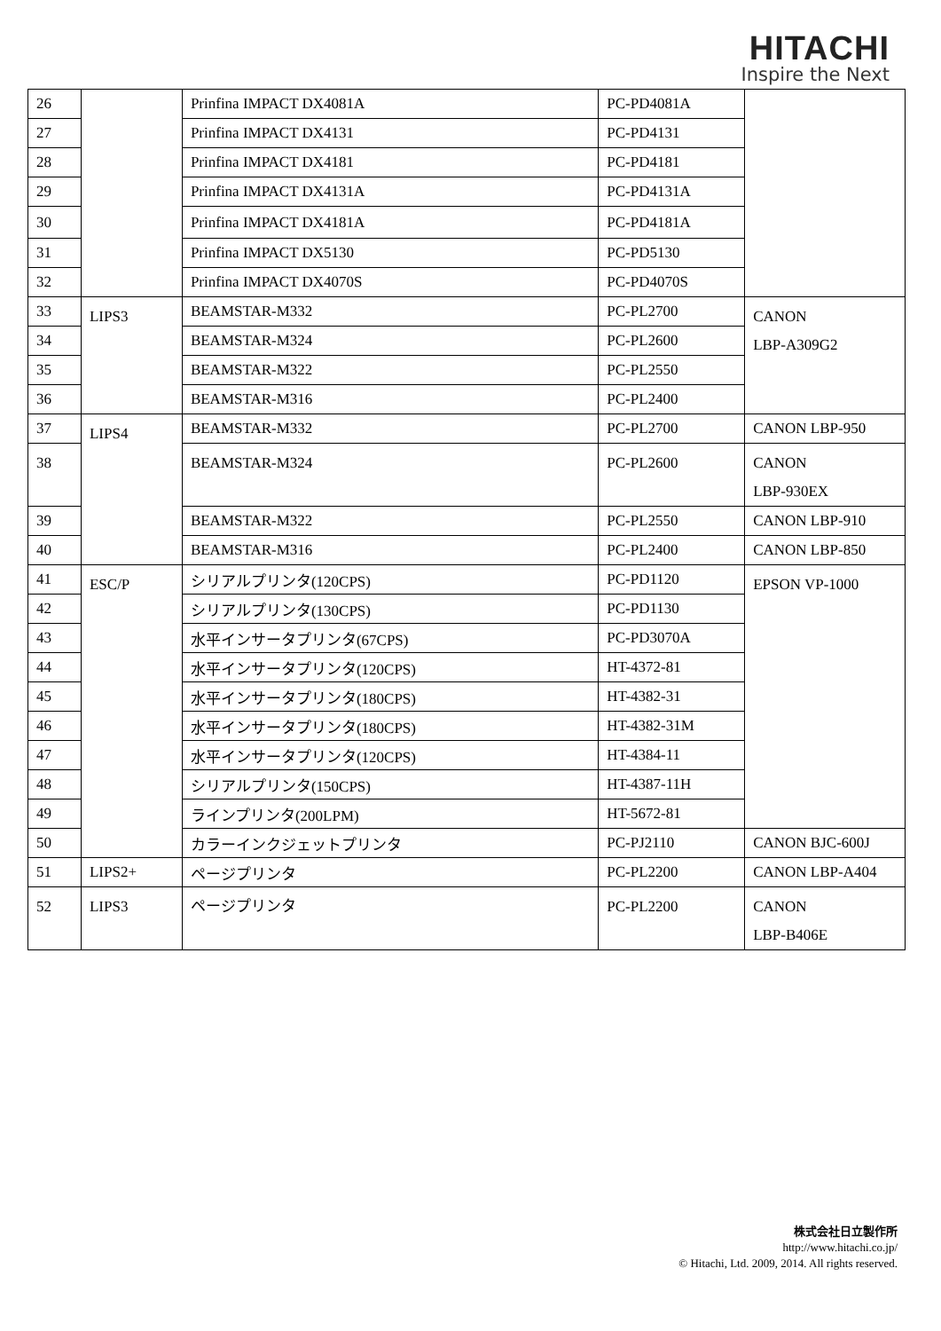HITACHI
Inspire the Next
| 26 | | Prinfina IMPACT DX4081A | PC-PD4081A | |
| 27 | | Prinfina IMPACT DX4131 | PC-PD4131 | |
| 28 | | Prinfina IMPACT DX4181 | PC-PD4181 | |
| 29 | | Prinfina IMPACT DX4131A | PC-PD4131A | |
| 30 | | Prinfina IMPACT DX4181A | PC-PD4181A | |
| 31 | | Prinfina IMPACT DX5130 | PC-PD5130 | |
| 32 | | Prinfina IMPACT DX4070S | PC-PD4070S | |
| 33 | LIPS3 | BEAMSTAR-M332 | PC-PL2700 | CANON LBP-A309G2 |
| 34 | | BEAMSTAR-M324 | PC-PL2600 | |
| 35 | | BEAMSTAR-M322 | PC-PL2550 | |
| 36 | | BEAMSTAR-M316 | PC-PL2400 | |
| 37 | LIPS4 | BEAMSTAR-M332 | PC-PL2700 | CANON LBP-950 |
| 38 | | BEAMSTAR-M324 | PC-PL2600 | CANON LBP-930EX |
| 39 | | BEAMSTAR-M322 | PC-PL2550 | CANON LBP-910 |
| 40 | | BEAMSTAR-M316 | PC-PL2400 | CANON LBP-850 |
| 41 | ESC/P | シリアルプリンタ(120CPS) | PC-PD1120 | EPSON VP-1000 |
| 42 | | シリアルプリンタ(130CPS) | PC-PD1130 | |
| 43 | | 水平インサータプリンタ(67CPS) | PC-PD3070A | |
| 44 | | 水平インサータプリンタ(120CPS) | HT-4372-81 | |
| 45 | | 水平インサータプリンタ(180CPS) | HT-4382-31 | |
| 46 | | 水平インサータプリンタ(180CPS) | HT-4382-31M | |
| 47 | | 水平インサータプリンタ(120CPS) | HT-4384-11 | |
| 48 | | シリアルプリンタ(150CPS) | HT-4387-11H | |
| 49 | | ラインプリンタ(200LPM) | HT-5672-81 | |
| 50 | | カラーインクジェットプリンタ | PC-PJ2110 | CANON BJC-600J |
| 51 | LIPS2+ | ページプリンタ | PC-PL2200 | CANON LBP-A404 |
| 52 | LIPS3 | ページプリンタ | PC-PL2200 | CANON LBP-B406E |
株式会社日立製作所
http://www.hitachi.co.jp/
© Hitachi, Ltd. 2009, 2014. All rights reserved.